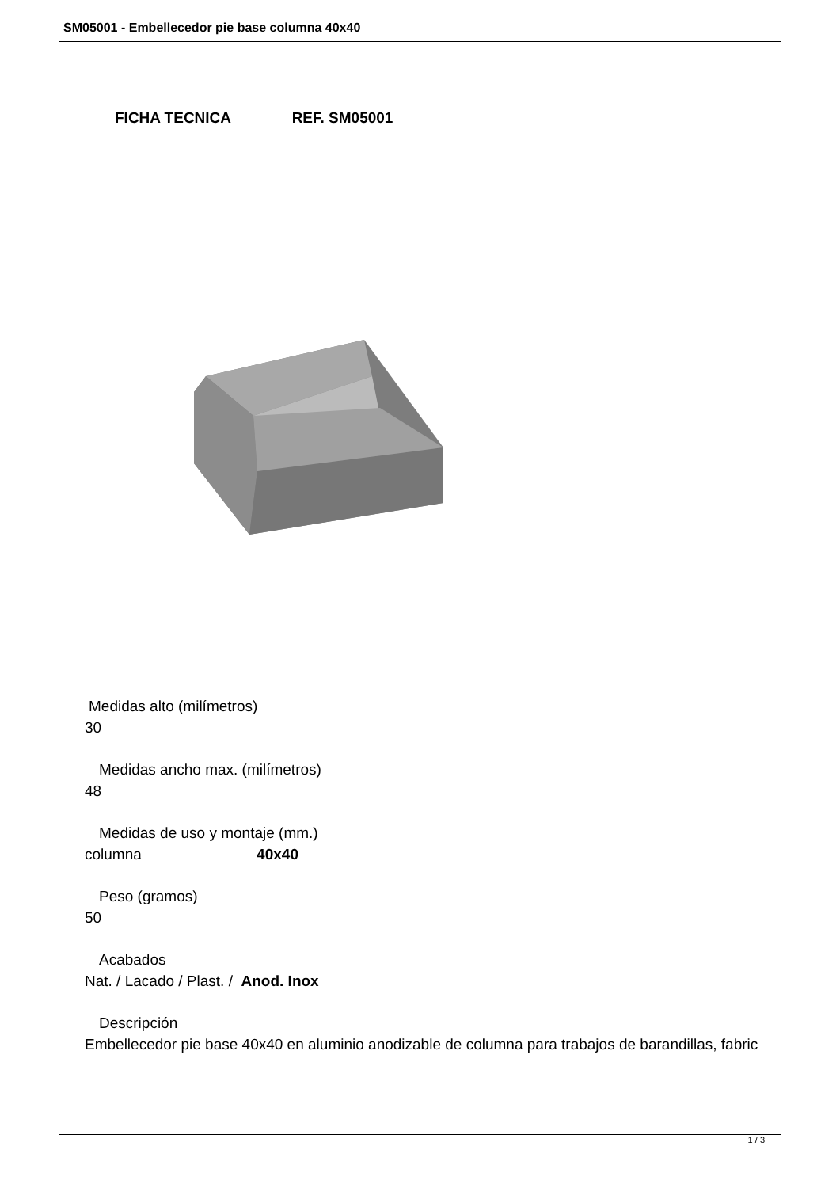SM05001 - Embellecedor pie base columna 40x40
FICHA TECNICA REF. SM05001
Medidas alto (milímetros)
30
Medidas ancho max. (milímetros)
48
Medidas de uso y montaje (mm.)
columna 40x40
Peso (gramos)
50
Acabados
Nat. / Lacado / Plast. / Anod. Inox
Descripción
Embellecedor pie base 40x40 en aluminio anodizable de columna para trabajos de barandillas, fabric
1 / 3